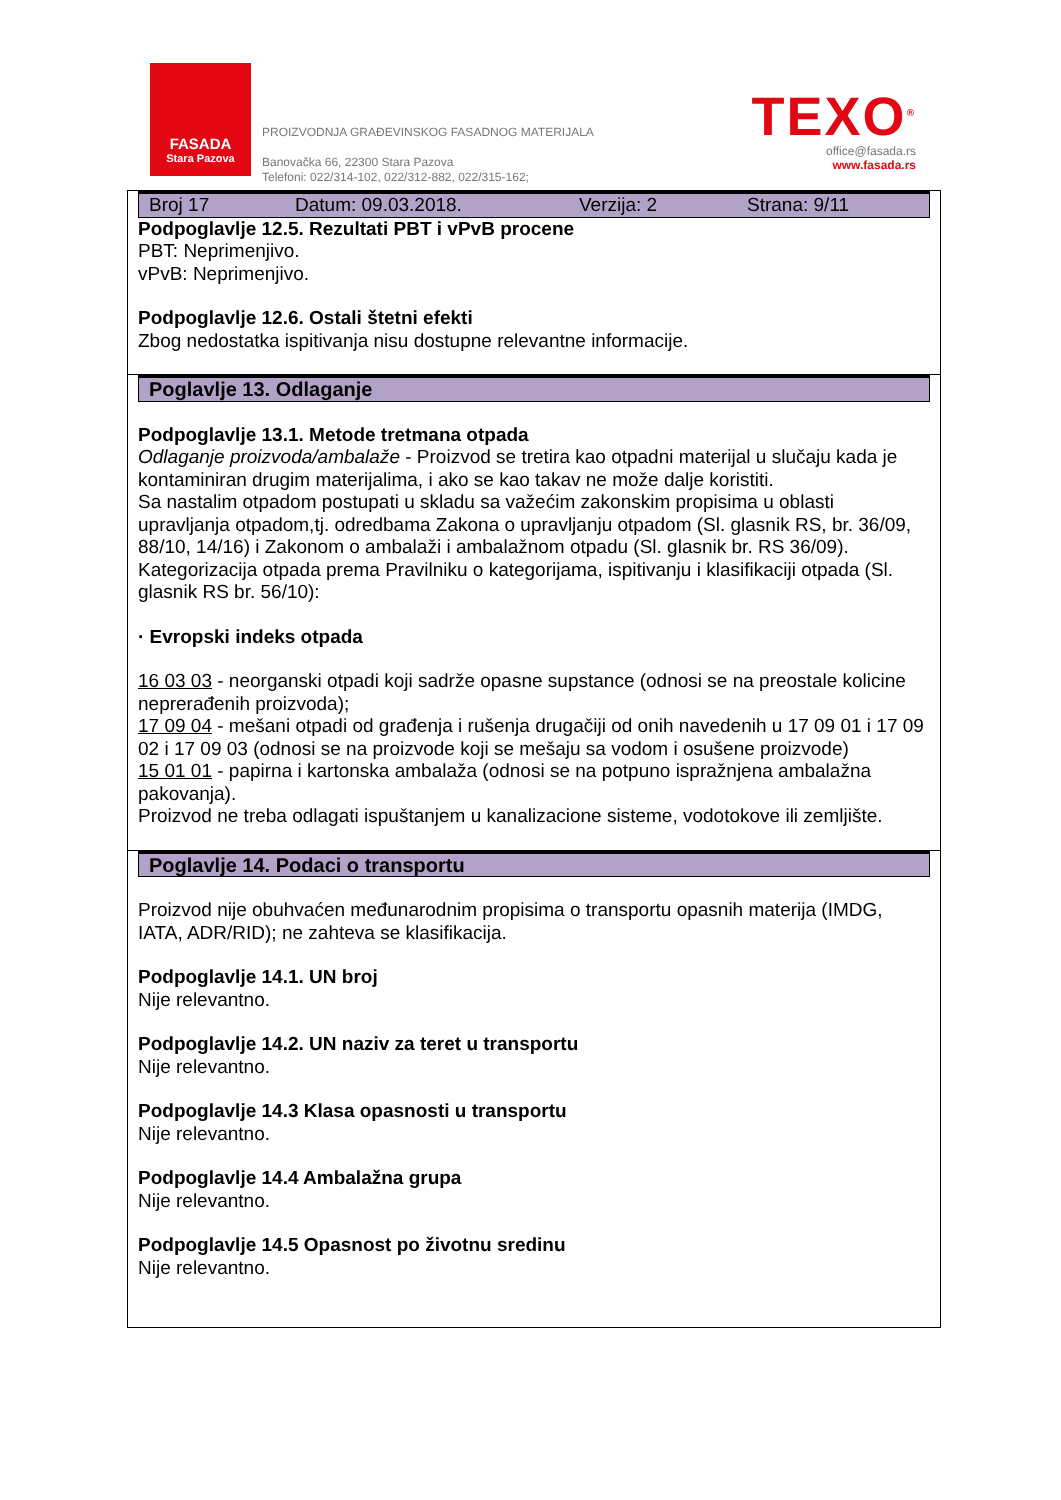FASADA
Stara Pazova
PROIZVODNJA GRAĐEVINSKOG FASADNOG MATERIJALA
Banovačka 66, 22300 Stara Pazova
Telefoni: 022/314-102, 022/312-882, 022/315-162;
TEXO<sup>®</sup>
office@fasada.rs
www.fasada.rs
Broj 17 Datum: 09.03.2018. Verzija: 2 Strana: 9/11
Podpoglavlje 12.5. Rezultati PBT i vPvB procene
PBT: Neprimenjivo.
vPvB: Neprimenjivo.
Podpoglavlje 12.6. Ostali štetni efekti
Zbog nedostatka ispitivanja nisu dostupne relevantne informacije.
Poglavlje 13. Odlaganje
Podpoglavlje 13.1. Metode tretmana otpada
Odlaganje proizvoda/ambalaže - Proizvod se tretira kao otpadni materijal u slučaju kada je kontaminiran drugim materijalima, i ako se kao takav ne može dalje koristiti.
Sa nastalim otpadom postupati u skladu sa važećim zakonskim propisima u oblasti upravljanja otpadom,tj. odredbama Zakona o upravljanju otpadom (Sl. glasnik RS, br. 36/09, 88/10, 14/16) i Zakonom o ambalaži i ambalažnom otpadu (Sl. glasnik br. RS 36/09).
Kategorizacija otpada prema Pravilniku o kategorijama, ispitivanju i klasifikaciji otpada (Sl. glasnik RS br. 56/10):
· Evropski indeks otpada
16 03 03 - neorganski otpadi koji sadrže opasne supstance (odnosi se na preostale kolicine neprerađenih proizvoda);
17 09 04 - mešani otpadi od građenja i rušenja drugačiji od onih navedenih u 17 09 01 i 17 09 02 i 17 09 03 (odnosi se na proizvode koji se mešaju sa vodom i osušene proizvode)
15 01 01 - papirna i kartonska ambalaža (odnosi se na potpuno ispražnjena ambalažna pakovanja).
Proizvod ne treba odlagati ispuštanjem u kanalizacione sisteme, vodotokove ili zemljište.
Poglavlje 14. Podaci o transportu
Proizvod nije obuhvaćen međunarodnim propisima o transportu opasnih materija (IMDG, IATA, ADR/RID); ne zahteva se klasifikacija.
Podpoglavlje 14.1. UN broj
Nije relevantno.
Podpoglavlje 14.2. UN naziv za teret u transportu
Nije relevantno.
Podpoglavlje 14.3 Klasa opasnosti u transportu
Nije relevantno.
Podpoglavlje 14.4 Ambalažna grupa
Nije relevantno.
Podpoglavlje 14.5 Opasnost po životnu sredinu
Nije relevantno.